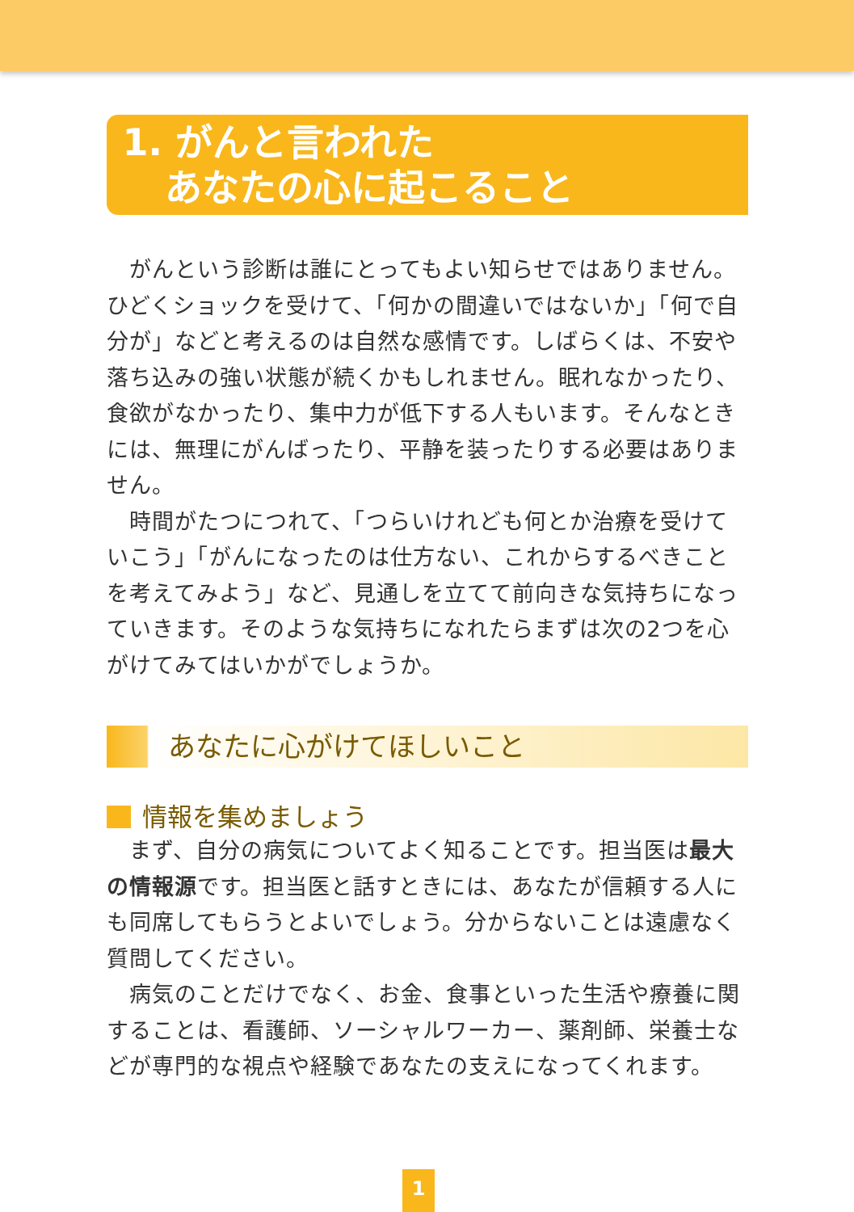1. がんと言われた
あなたの心に起こること
がんという診断は誰にとってもよい知らせではありません。ひどくショックを受けて、「何かの間違いではないか」「何で自分が」などと考えるのは自然な感情です。しばらくは、不安や落ち込みの強い状態が続くかもしれません。眠れなかったり、食欲がなかったり、集中力が低下する人もいます。そんなときには、無理にがんばったり、平静を装ったりする必要はありません。
時間がたつにつれて、「つらいけれども何とか治療を受けていこう」「がんになったのは仕方ない、これからするべきことを考えてみよう」など、見通しを立てて前向きな気持ちになっていきます。そのような気持ちになれたらまずは次の2つを心がけてみてはいかがでしょうか。
あなたに心がけてほしいこと
情報を集めましょう
まず、自分の病気についてよく知ることです。担当医は最大の情報源です。担当医と話すときには、あなたが信頼する人にも同席してもらうとよいでしょう。分からないことは遠慮なく質問してください。
病気のことだけでなく、お金、食事といった生活や療養に関することは、看護師、ソーシャルワーカー、薬剤師、栄養士などが専門的な視点や経験であなたの支えになってくれます。
1